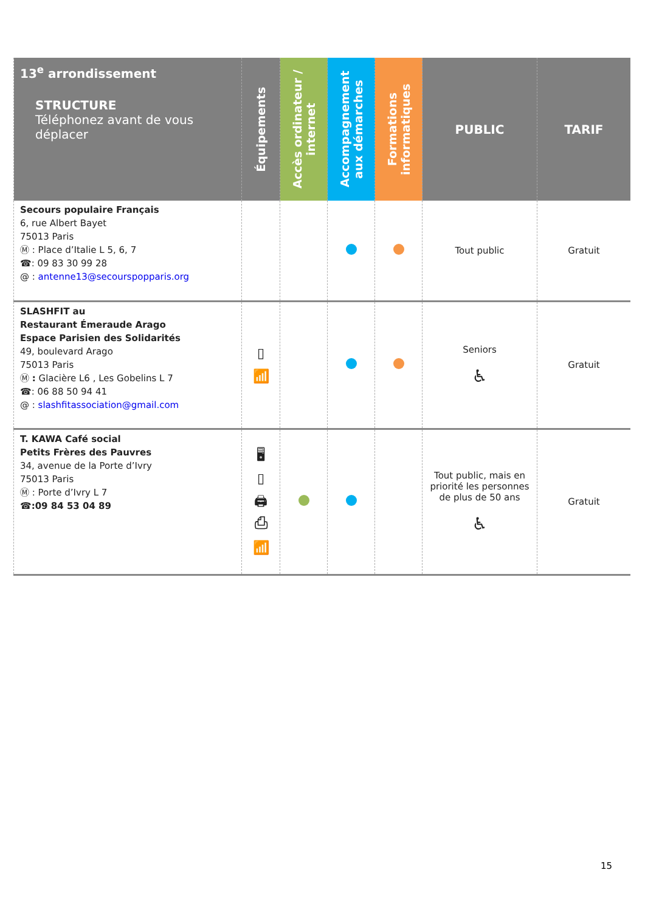| 13<sup>e</sup> arrondissement STRUCTURE Téléphonez avant de vous déplacer | Équipements | Accès ordinateur / internet | Accompagnement aux démarches | Formations informatiques | PUBLIC | TARIF |
| --- | --- | --- | --- | --- | --- | --- |
| Secours populaire Français 6, rue Albert Bayet 75013 Paris Ⓜ : Place d’Italie L 5, 6, 7 ☎: 09 83 30 99 28 @ : antenne13@secourspopparis.org | | | | | Tout public | Gratuit |
| SLASHFIT au Restaurant Émeraude Arago Espace Parisien des Solidarités 49, boulevard Arago 75013 Paris Ⓜ : Glacière L6 , Les Gobelins L 7 ☎: 06 88 50 94 41 @ : slashfitassociation@gmail.com | ▯ 📶 | | | | Seniors ♿ | Gratuit |
| T. KAWA Café social Petits Frères des Pauvres 34, avenue de la Porte d’Ivry 75013 Paris Ⓜ : Porte d’Ivry L 7 ☎:09 84 53 04 89 | 🖥 ▯ 🖨 ⎙ 📶 | | | | Tout public, mais en priorité les personnes de plus de 50 ans ♿ | Gratuit |
15